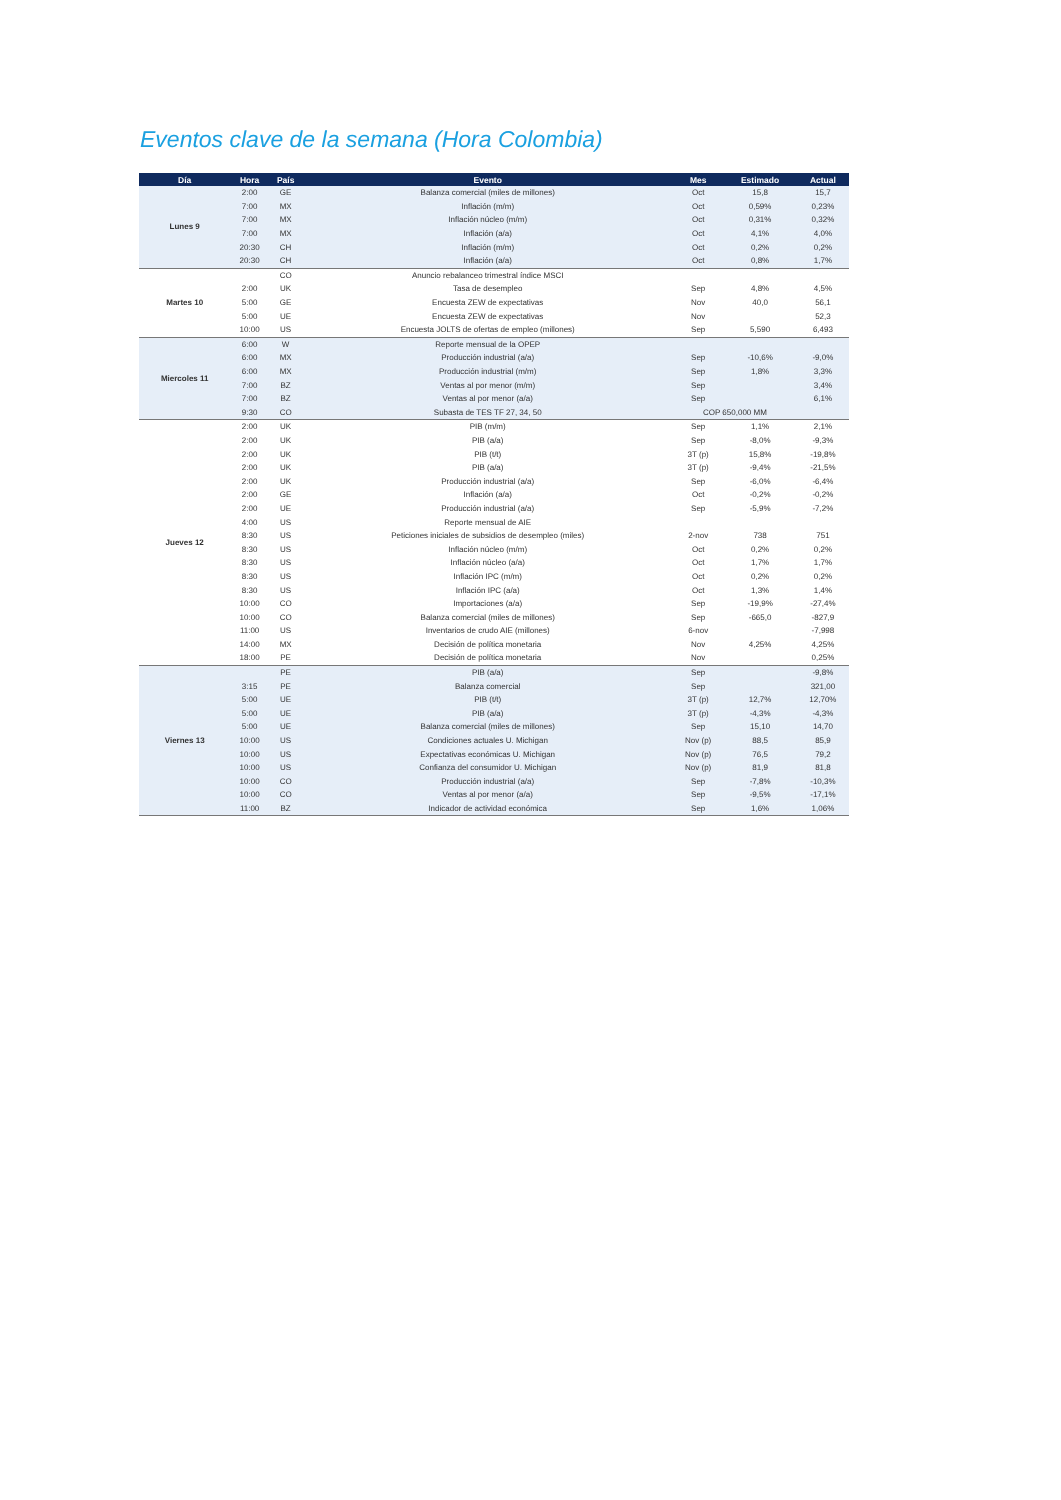Eventos clave de la semana (Hora Colombia)
| Día | Hora | País | Evento | Mes | Estimado | Actual |
| --- | --- | --- | --- | --- | --- | --- |
| Lunes 9 | 2:00 | GE | Balanza comercial (miles de millones) | Oct | 15,8 | 15,7 |
| | 7:00 | MX | Inflación (m/m) | Oct | 0,59% | 0,23% |
| | 7:00 | MX | Inflación núcleo (m/m) | Oct | 0,31% | 0,32% |
| | 7:00 | MX | Inflación (a/a) | Oct | 4,1% | 4,0% |
| | 20:30 | CH | Inflación (m/m) | Oct | 0,2% | 0,2% |
| | 20:30 | CH | Inflación (a/a) | Oct | 0,8% | 1,7% |
| Martes 10 | | CO | Anuncio rebalanceo trimestral índice MSCI | | | |
| | 2:00 | UK | Tasa de desempleo | Sep | 4,8% | 4,5% |
| | 5:00 | GE | Encuesta ZEW de expectativas | Nov | 40,0 | 56,1 |
| | 5:00 | UE | Encuesta ZEW de expectativas | Nov | | 52,3 |
| | 10:00 | US | Encuesta JOLTS de ofertas de empleo (millones) | Sep | 5,590 | 6,493 |
| Miercoles 11 | 6:00 | W | Reporte mensual de la OPEP | | | |
| | 6:00 | MX | Producción industrial (a/a) | Sep | -10,6% | -9,0% |
| | 6:00 | MX | Producción industrial (m/m) | Sep | 1,8% | 3,3% |
| | 7:00 | BZ | Ventas al por menor (m/m) | Sep | | 3,4% |
| | 7:00 | BZ | Ventas al por menor (a/a) | Sep | | 6,1% |
| | 9:30 | CO | Subasta de TES TF 27, 34, 50 | COP 650,000 MM | | |
| Jueves 12 | 2:00 | UK | PIB (m/m) | Sep | 1,1% | 2,1% |
| | 2:00 | UK | PIB (a/a) | Sep | -8,0% | -9,3% |
| | 2:00 | UK | PIB (t/t) | 3T (p) | 15,8% | -19,8% |
| | 2:00 | UK | PIB (a/a) | 3T (p) | -9,4% | -21,5% |
| | 2:00 | UK | Producción industrial (a/a) | Sep | -6,0% | -6,4% |
| | 2:00 | GE | Inflación (a/a) | Oct | -0,2% | -0,2% |
| | 2:00 | UE | Producción industrial (a/a) | Sep | -5,9% | -7,2% |
| | 4:00 | US | Reporte mensual de AIE | | | |
| | 8:30 | US | Peticiones iniciales de subsidios de desempleo (miles) | 2-nov | 738 | 751 |
| | 8:30 | US | Inflación núcleo (m/m) | Oct | 0,2% | 0,2% |
| | 8:30 | US | Inflación núcleo (a/a) | Oct | 1,7% | 1,7% |
| | 8:30 | US | Inflación IPC (m/m) | Oct | 0,2% | 0,2% |
| | 8:30 | US | Inflación IPC (a/a) | Oct | 1,3% | 1,4% |
| | 10:00 | CO | Importaciones (a/a) | Sep | -19,9% | -27,4% |
| | 10:00 | CO | Balanza comercial (miles de millones) | Sep | -665,0 | -827,9 |
| | 11:00 | US | Inventarios de crudo AIE (millones) | 6-nov | | -7,998 |
| | 14:00 | MX | Decisión de política monetaria | Nov | 4,25% | 4,25% |
| | 18:00 | PE | Decisión de política monetaria | Nov | | 0,25% |
| Viernes 13 | | PE | PIB (a/a) | Sep | | -9,8% |
| | 3:15 | PE | Balanza comercial | Sep | | 321,00 |
| | 5:00 | UE | PIB (t/t) | 3T (p) | 12,7% | 12,70% |
| | 5:00 | UE | PIB (a/a) | 3T (p) | -4,3% | -4,3% |
| | 5:00 | UE | Balanza comercial (miles de millones) | Sep | 15,10 | 14,70 |
| | 10:00 | US | Condiciones actuales U. Michigan | Nov (p) | 88,5 | 85,9 |
| | 10:00 | US | Expectativas económicas U. Michigan | Nov (p) | 76,5 | 79,2 |
| | 10:00 | US | Confianza del consumidor U. Michigan | Nov (p) | 81,9 | 81,8 |
| | 10:00 | CO | Producción industrial (a/a) | Sep | -7,8% | -10,3% |
| | 10:00 | CO | Ventas al por menor (a/a) | Sep | -9,5% | -17,1% |
| | 11:00 | BZ | Indicador de actividad económica | Sep | 1,6% | 1,06% |